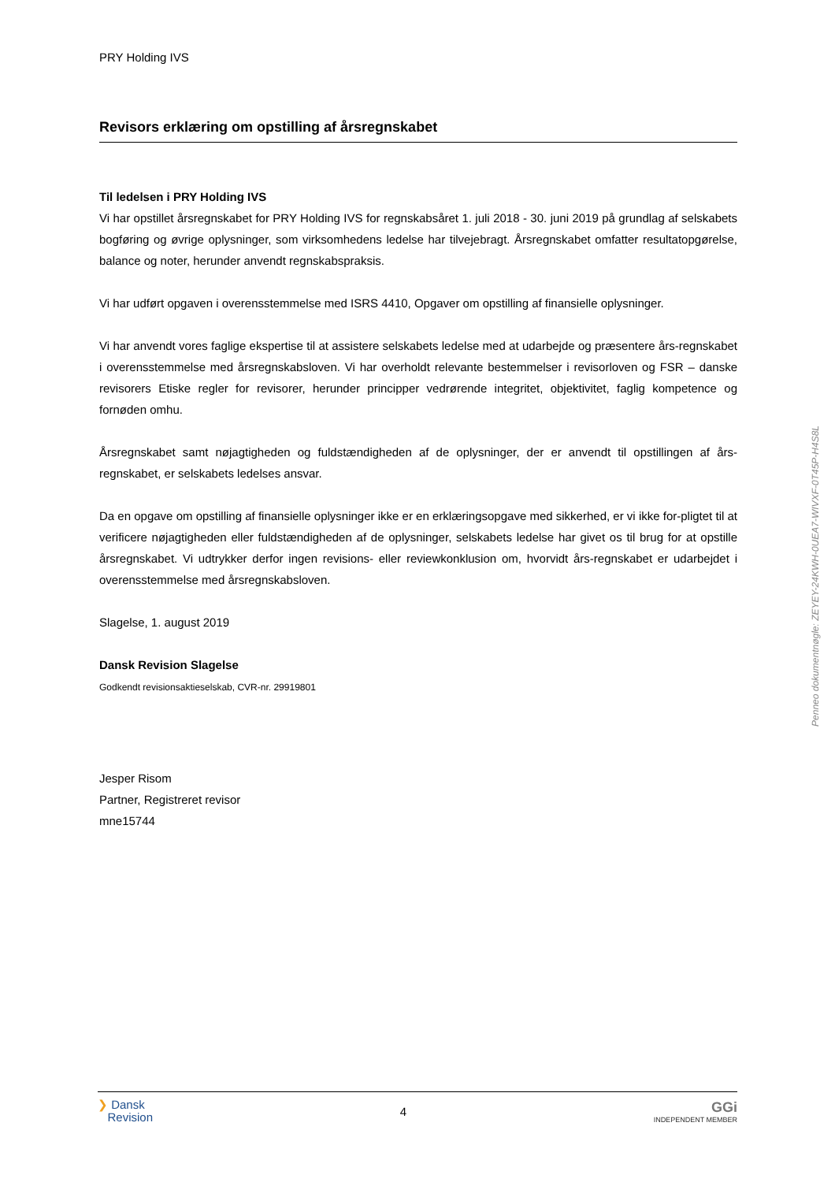PRY Holding IVS
Revisors erklæring om opstilling af årsregnskabet
Til ledelsen i PRY Holding IVS
Vi har opstillet årsregnskabet for PRY Holding IVS for regnskabsåret 1. juli 2018 - 30. juni 2019 på grundlag af selskabets bogføring og øvrige oplysninger, som virksomhedens ledelse har tilvejebragt. Årsregnskabet omfatter resultatopgørelse, balance og noter, herunder anvendt regnskabspraksis.
Vi har udført opgaven i overensstemmelse med ISRS 4410, Opgaver om opstilling af finansielle oplysninger.
Vi har anvendt vores faglige ekspertise til at assistere selskabets ledelse med at udarbejde og præsentere års-regnskabet i overensstemmelse med årsregnskabsloven. Vi har overholdt relevante bestemmelser i revisorloven og FSR – danske revisorers Etiske regler for revisorer, herunder principper vedrørende integritet, objektivitet, faglig kompetence og fornøden omhu.
Årsregnskabet samt nøjagtigheden og fuldstændigheden af de oplysninger, der er anvendt til opstillingen af års-regnskabet, er selskabets ledelses ansvar.
Da en opgave om opstilling af finansielle oplysninger ikke er en erklæringsopgave med sikkerhed, er vi ikke for-pligtet til at verificere nøjagtigheden eller fuldstændigheden af de oplysninger, selskabets ledelse har givet os til brug for at opstille årsregnskabet. Vi udtrykker derfor ingen revisions- eller reviewkonklusion om, hvorvidt års-regnskabet er udarbejdet i overensstemmelse med årsregnskabsloven.
Slagelse, 1. august 2019
Dansk Revision Slagelse
Godkendt revisionsaktieselskab, CVR-nr. 29919801
Jesper Risom
Partner, Registreret revisor
mne15744
Penneo dokumentnøgle: ZEYEY-24KWH-0UEA7-WIVXF-0T45P-H4S8L
❯ Dansk
Revision
4
GGi
INDEPENDENT MEMBER